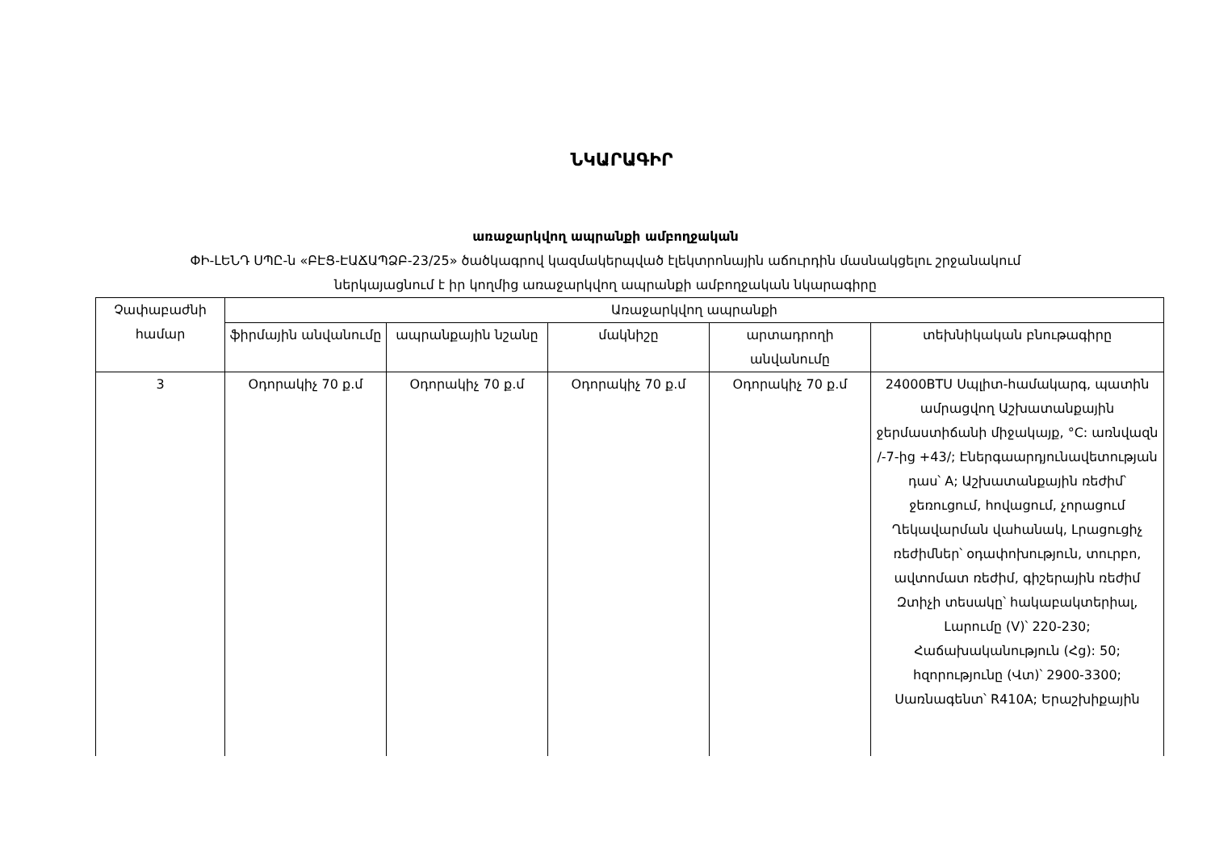ՆԿԱՐԱԳԻՐ
առաջարկվող ապրանքի ամբողջական
ՓԻ-ԼԵՆԴ ՍՊԸ-ն «ԲԷՑ-ԷԱՃԱՊՁԲ-23/25» ծածկագրով կազմակերպված էլեկտրոնային աճուրդին մասնակցելու շրջանակում
ներկայացնում է իր կողմից առաջարկվող ապրանքի ամբողջական նկարագիրը
| Չափաբաժնի համար | Առաջարկվող ապրանքի | | | | |
| --- | --- | --- | --- | --- | --- |
| | ֆիրմային անվանումը | ապրանքային նշանը | մակնիշը | արտադրողի անվանումը | տեխնիկական բնութագիրը |
| 3 | Օդորակիչ 70 ք.մ | Օդորակիչ 70 ք.մ | Օդորակիչ 70 ք.մ | Օդորակիչ 70 ք.մ | 24000BTU Սպլիտ-համակարգ, պատին ամրացվող Աշխատանքային ջերմաստիճանի միջակայք, °C: առնվազն /-7-ից +43/; Էներգաարդյունավետության դաս՝ A; Աշխատանքային ռեժիմ՝ ջեռուցում, հովացում, չորացում Ղեկավարման վահանակ, Լրացուցիչ ռեժիմներ՝ օդափոխություն, տուրբո, ավտոմատ ռեժիմ, գիշերային ռեժիմ Զտիչի տեսակը՝ հակաբակտերիալ, Լարումը (V)՝ 220-230; Հաճախականություն (Հց): 50; հզորությունը (Վտ)՝ 2900-3300; Սառնագենտ՝ R410A; Երաշխիքային |